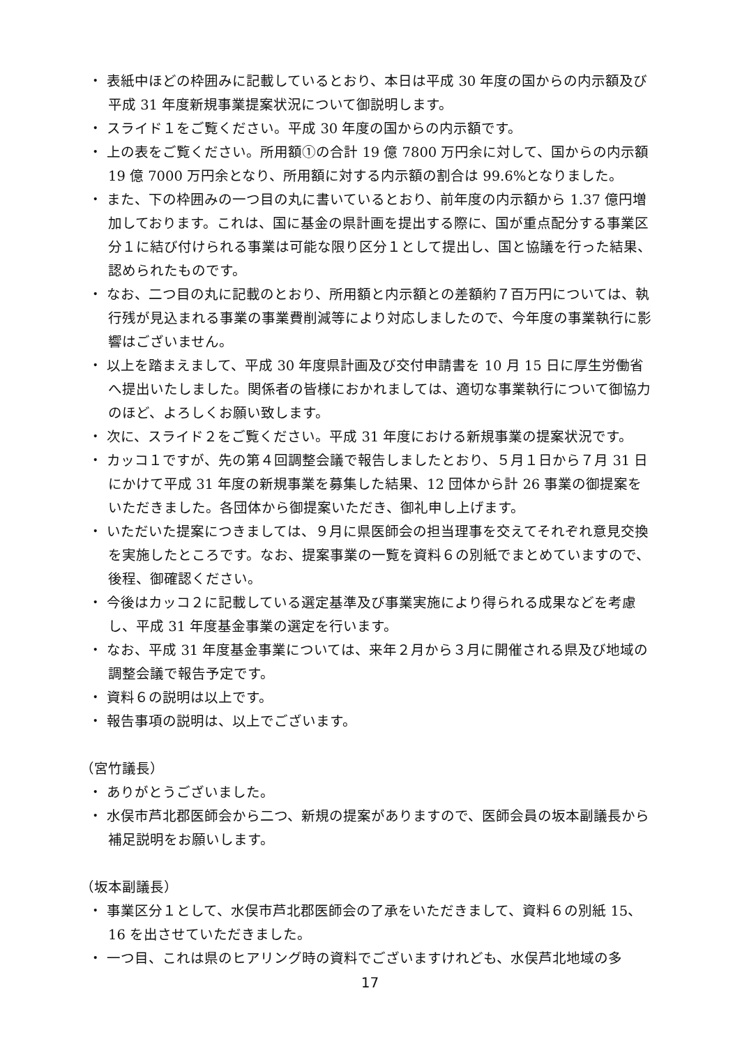・ 表紙中ほどの枠囲みに記載しているとおり、本日は平成 30 年度の国からの内示額及び平成 31 年度新規事業提案状況について御説明します。
・ スライド１をご覧ください。平成 30 年度の国からの内示額です。
・ 上の表をご覧ください。所用額①の合計 19 億 7800 万円余に対して、国からの内示額 19 億 7000 万円余となり、所用額に対する内示額の割合は 99.6%となりました。
・ また、下の枠囲みの一つ目の丸に書いているとおり、前年度の内示額から 1.37 億円増加しております。これは、国に基金の県計画を提出する際に、国が重点配分する事業区分１に結び付けられる事業は可能な限り区分１として提出し、国と協議を行った結果、認められたものです。
・ なお、二つ目の丸に記載のとおり、所用額と内示額との差額約７百万円については、執行残が見込まれる事業の事業費削減等により対応しましたので、今年度の事業執行に影響はございません。
・ 以上を踏まえまして、平成 30 年度県計画及び交付申請書を 10 月 15 日に厚生労働省へ提出いたしました。関係者の皆様におかれましては、適切な事業執行について御協力のほど、よろしくお願い致します。
・ 次に、スライド２をご覧ください。平成 31 年度における新規事業の提案状況です。
・ カッコ１ですが、先の第４回調整会議で報告しましたとおり、５月１日から７月 31 日にかけて平成 31 年度の新規事業を募集した結果、12 団体から計 26 事業の御提案をいただきました。各団体から御提案いただき、御礼申し上げます。
・ いただいた提案につきましては、９月に県医師会の担当理事を交えてそれぞれ意見交換を実施したところです。なお、提案事業の一覧を資料６の別紙でまとめていますので、後程、御確認ください。
・ 今後はカッコ２に記載している選定基準及び事業実施により得られる成果などを考慮し、平成 31 年度基金事業の選定を行います。
・ なお、平成 31 年度基金事業については、来年２月から３月に開催される県及び地域の調整会議で報告予定です。
・ 資料６の説明は以上です。
・ 報告事項の説明は、以上でございます。
（宮竹議長）
・ ありがとうございました。
・ 水俣市芦北郡医師会から二つ、新規の提案がありますので、医師会員の坂本副議長から補足説明をお願いします。
（坂本副議長）
・ 事業区分１として、水俣市芦北郡医師会の了承をいただきまして、資料６の別紙 15、16 を出させていただきました。
・ 一つ目、これは県のヒアリング時の資料でございますけれども、水俣芦北地域の多
17